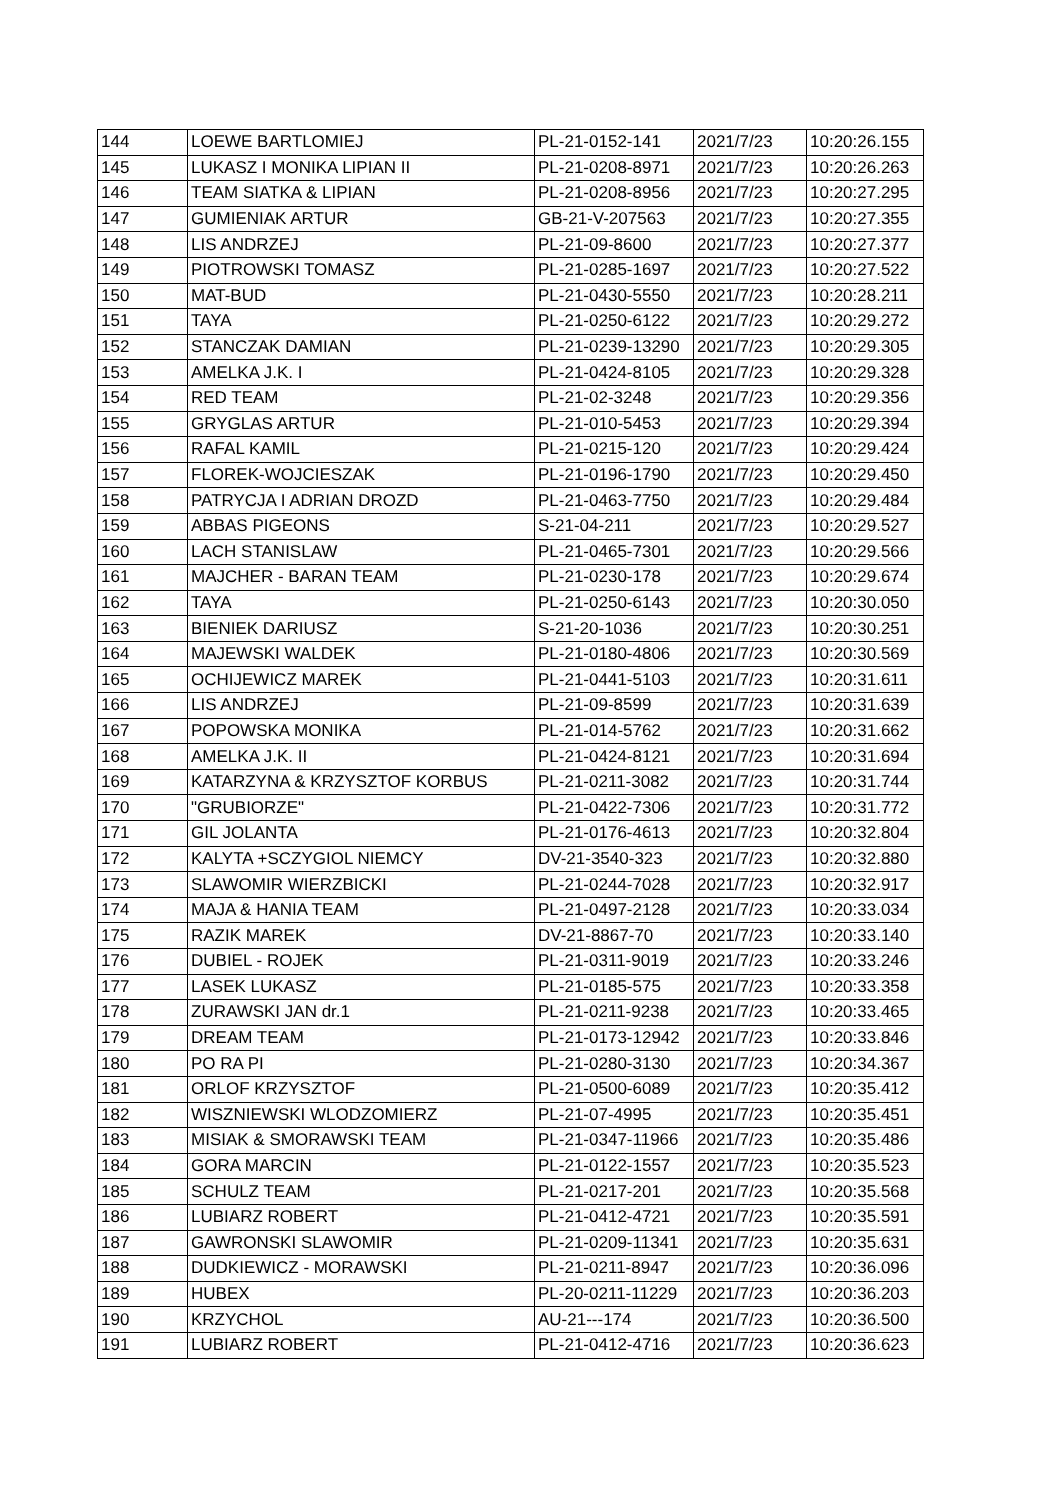| 144 | LOEWE BARTLOMIEJ | PL-21-0152-141 | 2021/7/23 | 10:20:26.155 |
| 145 | LUKASZ I MONIKA LIPIAN II | PL-21-0208-8971 | 2021/7/23 | 10:20:26.263 |
| 146 | TEAM SIATKA & LIPIAN | PL-21-0208-8956 | 2021/7/23 | 10:20:27.295 |
| 147 | GUMIENIAK ARTUR | GB-21-V-207563 | 2021/7/23 | 10:20:27.355 |
| 148 | LIS ANDRZEJ | PL-21-09-8600 | 2021/7/23 | 10:20:27.377 |
| 149 | PIOTROWSKI TOMASZ | PL-21-0285-1697 | 2021/7/23 | 10:20:27.522 |
| 150 | MAT-BUD | PL-21-0430-5550 | 2021/7/23 | 10:20:28.211 |
| 151 | TAYA | PL-21-0250-6122 | 2021/7/23 | 10:20:29.272 |
| 152 | STANCZAK DAMIAN | PL-21-0239-13290 | 2021/7/23 | 10:20:29.305 |
| 153 | AMELKA J.K. I | PL-21-0424-8105 | 2021/7/23 | 10:20:29.328 |
| 154 | RED TEAM | PL-21-02-3248 | 2021/7/23 | 10:20:29.356 |
| 155 | GRYGLAS ARTUR | PL-21-010-5453 | 2021/7/23 | 10:20:29.394 |
| 156 | RAFAL KAMIL | PL-21-0215-120 | 2021/7/23 | 10:20:29.424 |
| 157 | FLOREK-WOJCIESZAK | PL-21-0196-1790 | 2021/7/23 | 10:20:29.450 |
| 158 | PATRYCJA I ADRIAN DROZD | PL-21-0463-7750 | 2021/7/23 | 10:20:29.484 |
| 159 | ABBAS PIGEONS | S-21-04-211 | 2021/7/23 | 10:20:29.527 |
| 160 | LACH STANISLAW | PL-21-0465-7301 | 2021/7/23 | 10:20:29.566 |
| 161 | MAJCHER - BARAN TEAM | PL-21-0230-178 | 2021/7/23 | 10:20:29.674 |
| 162 | TAYA | PL-21-0250-6143 | 2021/7/23 | 10:20:30.050 |
| 163 | BIENIEK DARIUSZ | S-21-20-1036 | 2021/7/23 | 10:20:30.251 |
| 164 | MAJEWSKI WALDEK | PL-21-0180-4806 | 2021/7/23 | 10:20:30.569 |
| 165 | OCHIJEWICZ MAREK | PL-21-0441-5103 | 2021/7/23 | 10:20:31.611 |
| 166 | LIS ANDRZEJ | PL-21-09-8599 | 2021/7/23 | 10:20:31.639 |
| 167 | POPOWSKA MONIKA | PL-21-014-5762 | 2021/7/23 | 10:20:31.662 |
| 168 | AMELKA J.K. II | PL-21-0424-8121 | 2021/7/23 | 10:20:31.694 |
| 169 | KATARZYNA & KRZYSZTOF KORBUS | PL-21-0211-3082 | 2021/7/23 | 10:20:31.744 |
| 170 | "GRUBIORZE" | PL-21-0422-7306 | 2021/7/23 | 10:20:31.772 |
| 171 | GIL JOLANTA | PL-21-0176-4613 | 2021/7/23 | 10:20:32.804 |
| 172 | KALYTA +SCZYGIOL NIEMCY | DV-21-3540-323 | 2021/7/23 | 10:20:32.880 |
| 173 | SLAWOMIR WIERZBICKI | PL-21-0244-7028 | 2021/7/23 | 10:20:32.917 |
| 174 | MAJA & HANIA TEAM | PL-21-0497-2128 | 2021/7/23 | 10:20:33.034 |
| 175 | RAZIK MAREK | DV-21-8867-70 | 2021/7/23 | 10:20:33.140 |
| 176 | DUBIEL - ROJEK | PL-21-0311-9019 | 2021/7/23 | 10:20:33.246 |
| 177 | LASEK LUKASZ | PL-21-0185-575 | 2021/7/23 | 10:20:33.358 |
| 178 | ZURAWSKI JAN dr.1 | PL-21-0211-9238 | 2021/7/23 | 10:20:33.465 |
| 179 | DREAM TEAM | PL-21-0173-12942 | 2021/7/23 | 10:20:33.846 |
| 180 | PO RA PI | PL-21-0280-3130 | 2021/7/23 | 10:20:34.367 |
| 181 | ORLOF KRZYSZTOF | PL-21-0500-6089 | 2021/7/23 | 10:20:35.412 |
| 182 | WISZNIEWSKI WLODZOMIERZ | PL-21-07-4995 | 2021/7/23 | 10:20:35.451 |
| 183 | MISIAK & SMORAWSKI TEAM | PL-21-0347-11966 | 2021/7/23 | 10:20:35.486 |
| 184 | GORA MARCIN | PL-21-0122-1557 | 2021/7/23 | 10:20:35.523 |
| 185 | SCHULZ TEAM | PL-21-0217-201 | 2021/7/23 | 10:20:35.568 |
| 186 | LUBIARZ ROBERT | PL-21-0412-4721 | 2021/7/23 | 10:20:35.591 |
| 187 | GAWRONSKI SLAWOMIR | PL-21-0209-11341 | 2021/7/23 | 10:20:35.631 |
| 188 | DUDKIEWICZ - MORAWSKI | PL-21-0211-8947 | 2021/7/23 | 10:20:36.096 |
| 189 | HUBEX | PL-20-0211-11229 | 2021/7/23 | 10:20:36.203 |
| 190 | KRZYCHOL | AU-21---174 | 2021/7/23 | 10:20:36.500 |
| 191 | LUBIARZ ROBERT | PL-21-0412-4716 | 2021/7/23 | 10:20:36.623 |